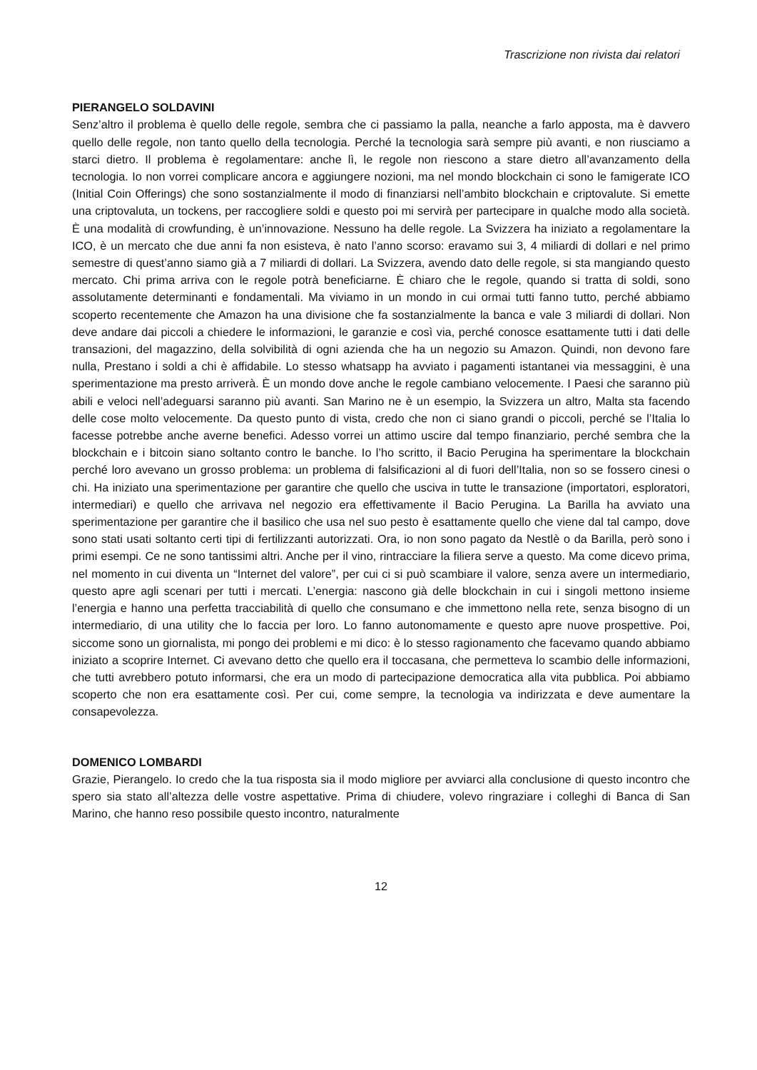Trascrizione non rivista dai relatori
PIERANGELO SOLDAVINI
Senz’altro il problema è quello delle regole, sembra che ci passiamo la palla, neanche a farlo apposta, ma è davvero quello delle regole, non tanto quello della tecnologia. Perché la tecnologia sarà sempre più avanti, e non riusciamo a starci dietro. Il problema è regolamentare: anche lì, le regole non riescono a stare dietro all’avanzamento della tecnologia. Io non vorrei complicare ancora e aggiungere nozioni, ma nel mondo blockchain ci sono le famigerate ICO (Initial Coin Offerings) che sono sostanzialmente il modo di finanziarsi nell’ambito blockchain e criptovalute. Si emette una criptovaluta, un tockens, per raccogliere soldi e questo poi mi servirà per partecipare in qualche modo alla società. È una modalità di crowfunding, è un’innovazione. Nessuno ha delle regole. La Svizzera ha iniziato a regolamentare la ICO, è un mercato che due anni fa non esisteva, è nato l’anno scorso: eravamo sui 3, 4 miliardi di dollari e nel primo semestre di quest’anno siamo già a 7 miliardi di dollari. La Svizzera, avendo dato delle regole, si sta mangiando questo mercato. Chi prima arriva con le regole potrà beneficiarne. È chiaro che le regole, quando si tratta di soldi, sono assolutamente determinanti e fondamentali. Ma viviamo in un mondo in cui ormai tutti fanno tutto, perché abbiamo scoperto recentemente che Amazon ha una divisione che fa sostanzialmente la banca e vale 3 miliardi di dollari. Non deve andare dai piccoli a chiedere le informazioni, le garanzie e così via, perché conosce esattamente tutti i dati delle transazioni, del magazzino, della solvibilità di ogni azienda che ha un negozio su Amazon. Quindi, non devono fare nulla, Prestano i soldi a chi è affidabile. Lo stesso whatsapp ha avviato i pagamenti istantanei via messaggini, è una sperimentazione ma presto arriverà. È un mondo dove anche le regole cambiano velocemente. I Paesi che saranno più abili e veloci nell’adeguarsi saranno più avanti. San Marino ne è un esempio, la Svizzera un altro, Malta sta facendo delle cose molto velocemente. Da questo punto di vista, credo che non ci siano grandi o piccoli, perché se l’Italia lo facesse potrebbe anche averne benefici. Adesso vorrei un attimo uscire dal tempo finanziario, perché sembra che la blockchain e i bitcoin siano soltanto contro le banche. Io l’ho scritto, il Bacio Perugina ha sperimentare la blockchain perché loro avevano un grosso problema: un problema di falsificazioni al di fuori dell’Italia, non so se fossero cinesi o chi. Ha iniziato una sperimentazione per garantire che quello che usciva in tutte le transazione (importatori, esploratori, intermediari) e quello che arrivava nel negozio era effettivamente il Bacio Perugina. La Barilla ha avviato una sperimentazione per garantire che il basilico che usa nel suo pesto è esattamente quello che viene dal tal campo, dove sono stati usati soltanto certi tipi di fertilizzanti autorizzati. Ora, io non sono pagato da Nestlè o da Barilla, però sono i primi esempi. Ce ne sono tantissimi altri. Anche per il vino, rintracciare la filiera serve a questo. Ma come dicevo prima, nel momento in cui diventa un “Internet del valore”, per cui ci si può scambiare il valore, senza avere un intermediario, questo apre agli scenari per tutti i mercati. L’energia: nascono già delle blockchain in cui i singoli mettono insieme l’energia e hanno una perfetta tracciabilità di quello che consumano e che immettono nella rete, senza bisogno di un intermediario, di una utility che lo faccia per loro. Lo fanno autonomamente e questo apre nuove prospettive. Poi, siccome sono un giornalista, mi pongo dei problemi e mi dico: è lo stesso ragionamento che facevamo quando abbiamo iniziato a scoprire Internet. Ci avevano detto che quello era il toccasana, che permetteva lo scambio delle informazioni, che tutti avrebbero potuto informarsi, che era un modo di partecipazione democratica alla vita pubblica. Poi abbiamo scoperto che non era esattamente così. Per cui, come sempre, la tecnologia va indirizzata e deve aumentare la consapevolezza.
DOMENICO LOMBARDI
Grazie, Pierangelo. Io credo che la tua risposta sia il modo migliore per avviarci alla conclusione di questo incontro che spero sia stato all’altezza delle vostre aspettative. Prima di chiudere, volevo ringraziare i colleghi di Banca di San Marino, che hanno reso possibile questo incontro, naturalmente
12